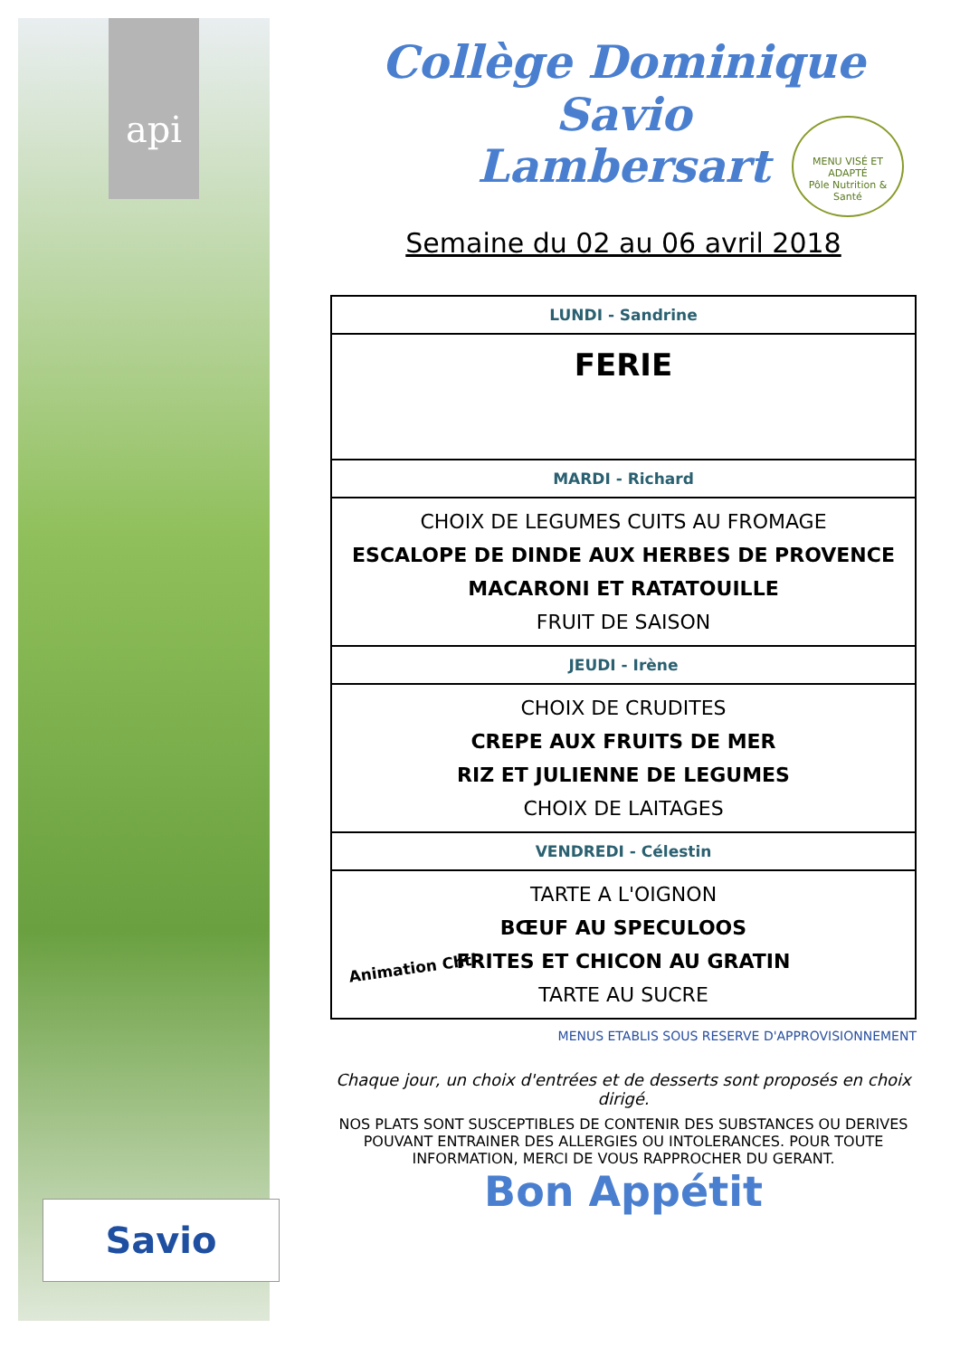api
Collège Dominique Savio
Lambersart
MENU VISÉ ET ADAPTÉ
Pôle Nutrition & Santé
Semaine du 02 au 06 avril 2018
| LUNDI - Sandrine |
| FERIE |
| MARDI - Richard |
| CHOIX DE LEGUMES CUITS AU FROMAGE ESCALOPE DE DINDE AUX HERBES DE PROVENCE MACARONI ET RATATOUILLE FRUIT DE SAISON |
| JEUDI - Irène |
| CHOIX DE CRUDITES CREPE AUX FRUITS DE MER RIZ ET JULIENNE DE LEGUMES CHOIX DE LAITAGES |
| VENDREDI - Célestin |
| TARTE A L'OIGNON BŒUF AU SPECULOOS FRITES ET CHICON AU GRATIN TARTE AU SUCRE |
MENUS ETABLIS SOUS RESERVE D'APPROVISIONNEMENT
Chaque jour, un choix d'entrées et de desserts sont proposés en choix dirigé.
NOS PLATS SONT SUSCEPTIBLES DE CONTENIR DES SUBSTANCES OU DERIVES POUVANT ENTRAINER DES ALLERGIES OU INTOLERANCES. POUR TOUTE INFORMATION, MERCI DE VOUS RAPPROCHER DU GERANT.
Bon Appétit
Animation Chti
Savio